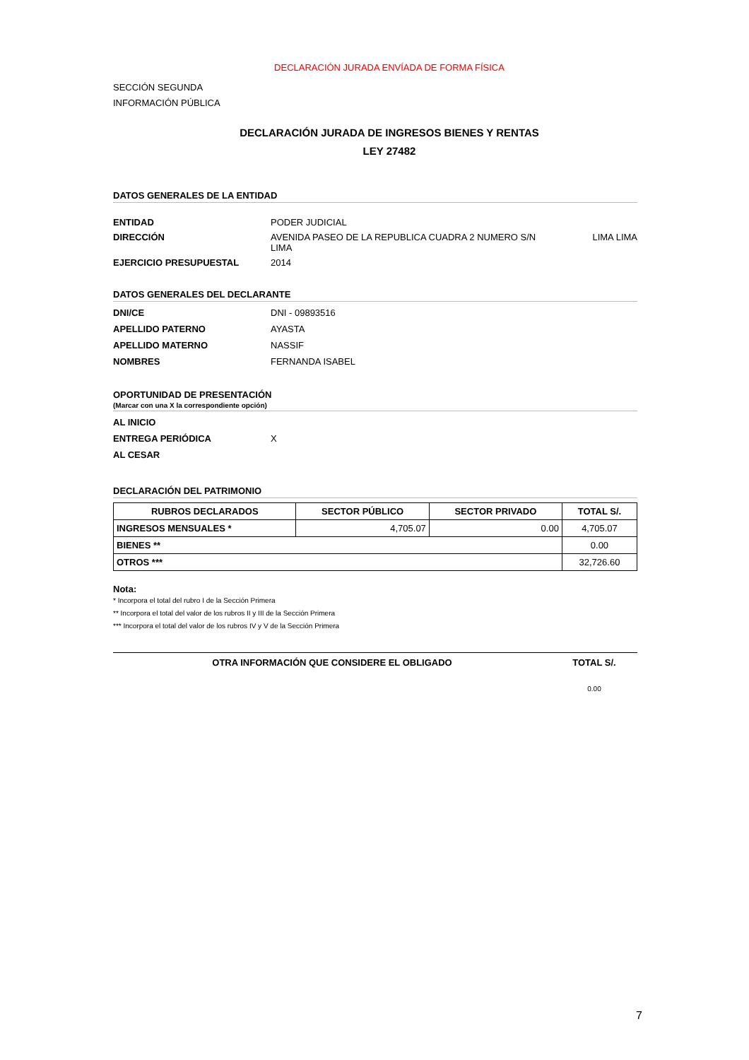DECLARACIÓN JURADA ENVÍADA DE FORMA FÍSICA
SECCIÓN SEGUNDA
INFORMACIÓN PÚBLICA
DECLARACIÓN JURADA DE INGRESOS BIENES Y RENTAS
LEY 27482
DATOS GENERALES DE LA ENTIDAD
ENTIDAD PODER JUDICIAL DIRECCIÓN AVENIDA PASEO DE LA REPUBLICA CUADRA 2 NUMERO S/N
LIMA LIMA LIMA EJERCICIO PRESUPUESTAL 2014
DATOS GENERALES DEL DECLARANTE
DNI/CE DNI - 09893516 APELLIDO PATERNO AYASTA APELLIDO MATERNO NASSIF NOMBRES FERNANDA ISABEL
OPORTUNIDAD DE PRESENTACIÓN
(Marcar con una X la correspondiente opción)
AL INICIO ENTREGA PERIÓDICA X AL CESAR
DECLARACIÓN DEL PATRIMONIO
| RUBROS DECLARADOS | SECTOR PÚBLICO | SECTOR PRIVADO | TOTAL S/. |
| --- | --- | --- | --- |
| INGRESOS MENSUALES * | 4,705.07 | 0.00 | 4,705.07 |
| BIENES ** | | | 0.00 |
| OTROS *** | | | 32,726.60 |
Nota:
* Incorpora el total del rubro I de la Sección Primera
** Incorpora el total del valor de los rubros II y III de la Sección Primera
*** Incorpora el total del valor de los rubros IV y V de la Sección Primera
| OTRA INFORMACIÓN QUE CONSIDERE EL OBLIGADO | TOTAL S/. |
| --- | --- |
| | 0.00 |
7